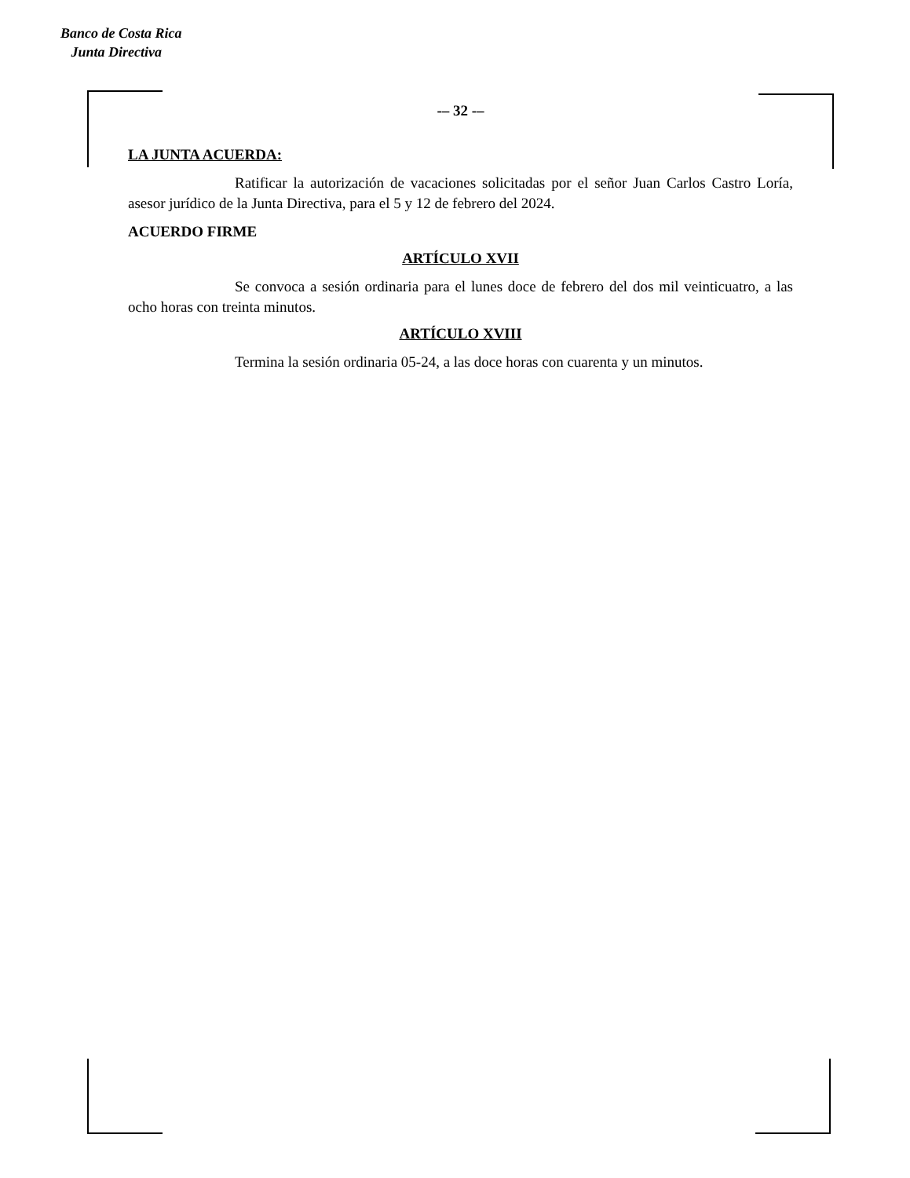Banco de Costa Rica
Junta Directiva
-– 32 -–
LA JUNTA ACUERDA:
Ratificar la autorización de vacaciones solicitadas por el señor Juan Carlos Castro Loría, asesor jurídico de la Junta Directiva, para el 5 y 12 de febrero del 2024.
ACUERDO FIRME
ARTÍCULO XVII
Se convoca a sesión ordinaria para el lunes doce de febrero del dos mil veinticuatro, a las ocho horas con treinta minutos.
ARTÍCULO XVIII
Termina la sesión ordinaria 05-24, a las doce horas con cuarenta y un minutos.